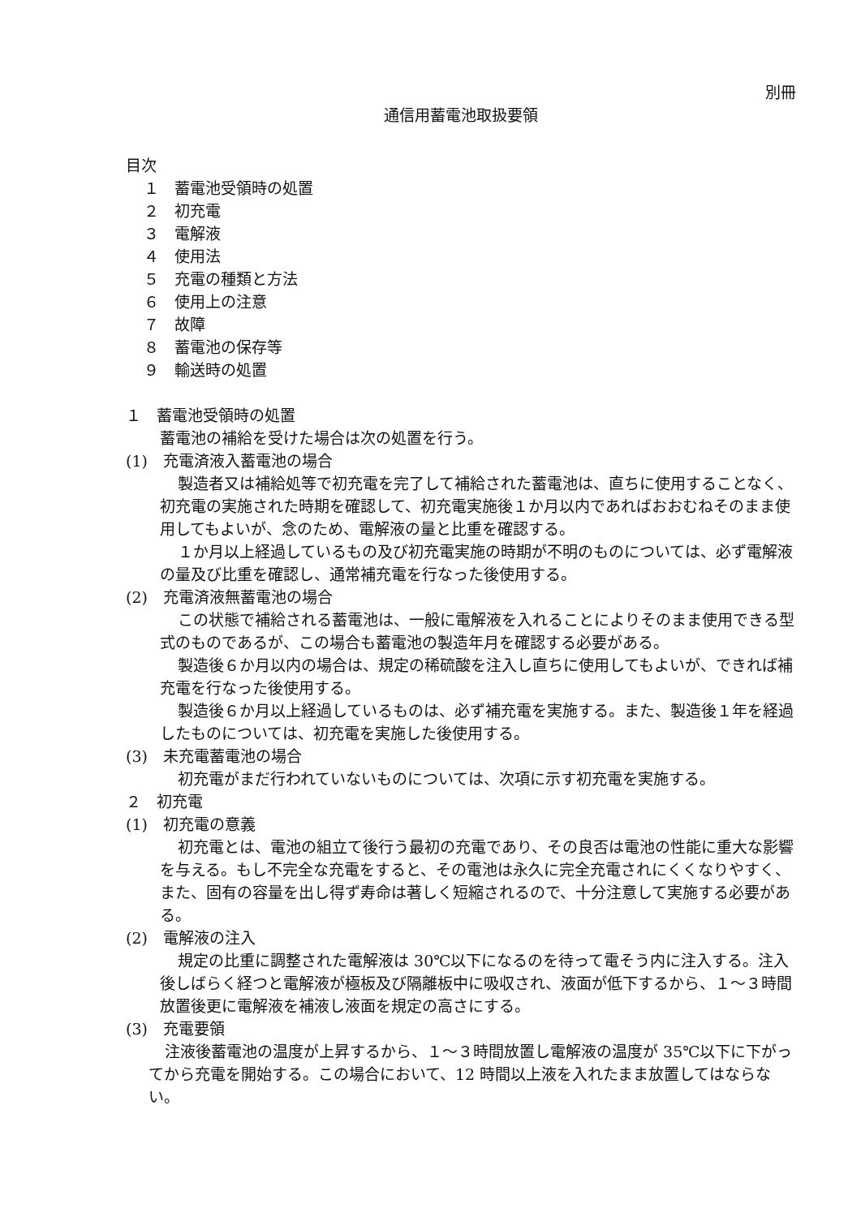別冊
通信用蓄電池取扱要領
目次
１　蓄電池受領時の処置
２　初充電
３　電解液
４　使用法
５　充電の種類と方法
６　使用上の注意
７　故障
８　蓄電池の保存等
９　輸送時の処置
１　蓄電池受領時の処置
蓄電池の補給を受けた場合は次の処置を行う。
(1)　充電済液入蓄電池の場合
製造者又は補給処等で初充電を完了して補給された蓄電池は、直ちに使用することなく、初充電の実施された時期を確認して、初充電実施後１か月以内であればおおむねそのまま使用してもよいが、念のため、電解液の量と比重を確認する。
１か月以上経過しているもの及び初充電実施の時期が不明のものについては、必ず電解液の量及び比重を確認し、通常補充電を行なった後使用する。
(2)　充電済液無蓄電池の場合
この状態で補給される蓄電池は、一般に電解液を入れることによりそのまま使用できる型式のものであるが、この場合も蓄電池の製造年月を確認する必要がある。
製造後６か月以内の場合は、規定の稀硫酸を注入し直ちに使用してもよいが、できれば補充電を行なった後使用する。
製造後６か月以上経過しているものは、必ず補充電を実施する。また、製造後１年を経過したものについては、初充電を実施した後使用する。
(3)　未充電蓄電池の場合
初充電がまだ行われていないものについては、次項に示す初充電を実施する。
２　初充電
(1)　初充電の意義
初充電とは、電池の組立て後行う最初の充電であり、その良否は電池の性能に重大な影響を与える。もし不完全な充電をすると、その電池は永久に完全充電されにくくなりやすく、また、固有の容量を出し得ず寿命は著しく短縮されるので、十分注意して実施する必要がある。
(2)　電解液の注入
規定の比重に調整された電解液は 30℃以下になるのを待って電そう内に注入する。注入後しばらく経つと電解液が極板及び隔離板中に吸収され、液面が低下するから、１～３時間放置後更に電解液を補液し液面を規定の高さにする。
(3)　充電要領
注液後蓄電池の温度が上昇するから、１～３時間放置し電解液の温度が 35℃以下に下がってから充電を開始する。この場合において、12 時間以上液を入れたまま放置してはならない。